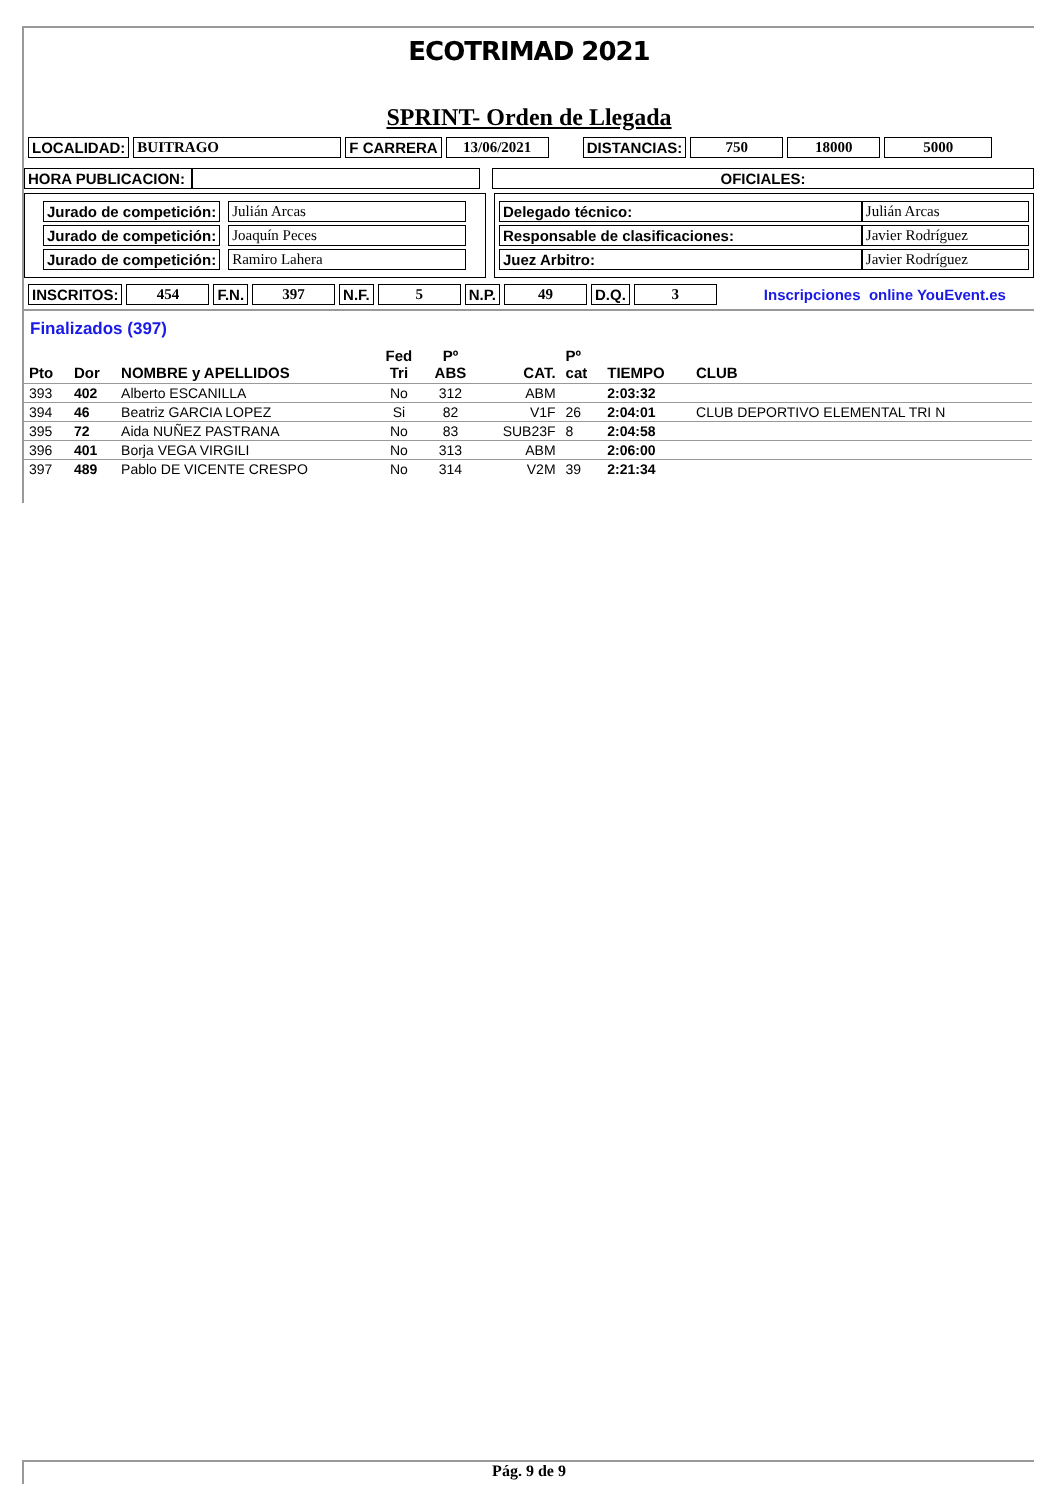ECOTRIMAD 2021
SPRINT- Orden de Llegada
| LOCALIDAD: | BUITRAGO | F CARRERA | 13/06/2021 | | DISTANCIAS: | 750 | 18000 | 5000 |
| HORA PUBLICACION: | | | OFICIALES: |
| / Jurado de competición: / Julián Arcas / / Jurado de competición: / Joaquín Peces / / Jurado de competición: / Ramiro Lahera / | | / Delegado técnico: / Julián Arcas / / Responsable de clasificaciones: / Javier Rodríguez / / Juez Arbitro: / Javier Rodríguez / |
| INSCRITOS: | 454 | F.N. | 397 | N.F. | 5 | N.P. | 49 | D.Q. | 3 | | Inscripciones online YouEvent.es |
Finalizados (397)
| Pto | Dor | NOMBRE y APELLIDOS | Fed Tri | Pº ABS | CAT. | Pº cat | TIEMPO | CLUB |
| --- | --- | --- | --- | --- | --- | --- | --- | --- |
| 393 | 402 | Alberto ESCANILLA | No | 312 | ABM | | 2:03:32 | |
| 394 | 46 | Beatriz GARCIA LOPEZ | Si | 82 | V1F | 26 | 2:04:01 | CLUB DEPORTIVO ELEMENTAL TRI N |
| 395 | 72 | Aida NUÑEZ PASTRANA | No | 83 | SUB23F | 8 | 2:04:58 | |
| 396 | 401 | Borja VEGA VIRGILI | No | 313 | ABM | | 2:06:00 | |
| 397 | 489 | Pablo DE VICENTE CRESPO | No | 314 | V2M | 39 | 2:21:34 | |
Pág. 9 de 9